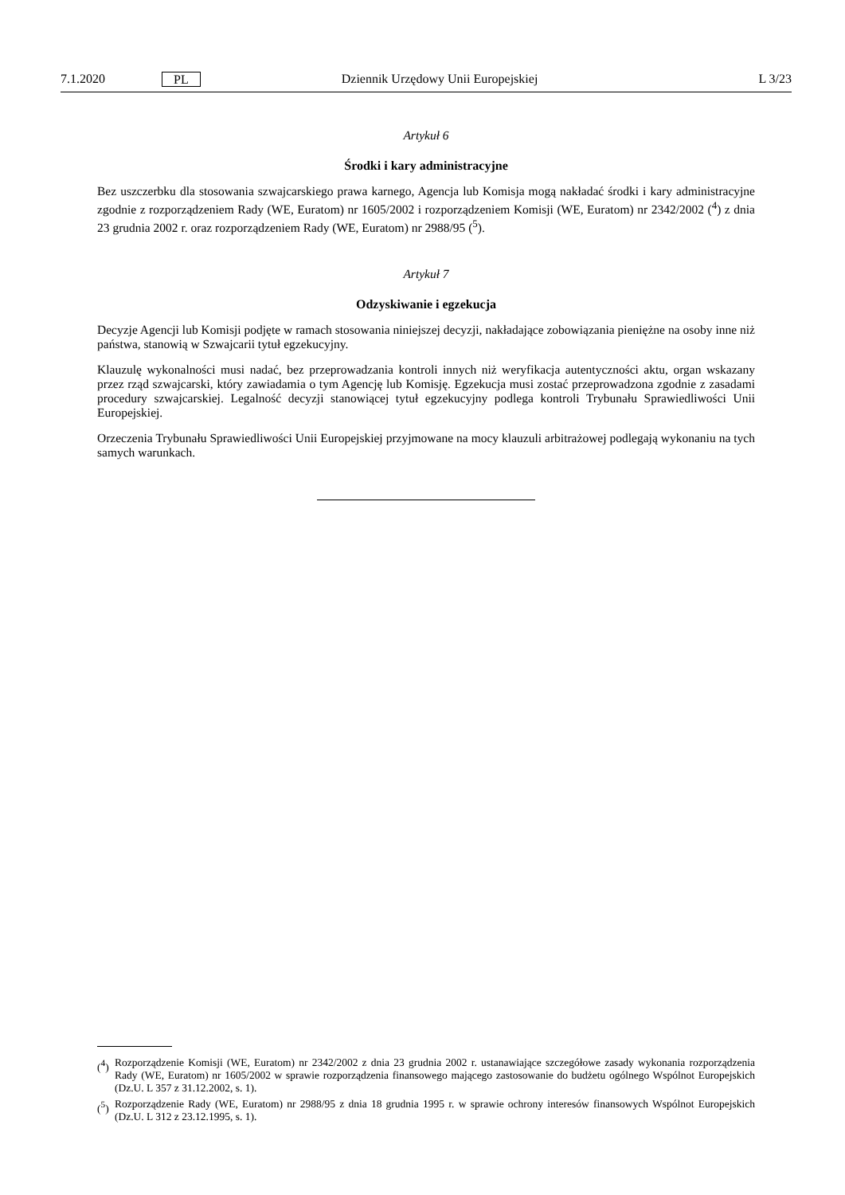7.1.2020 PL Dziennik Urzędowy Unii Europejskiej L 3/23
Artykuł 6
Środki i kary administracyjne
Bez uszczerbku dla stosowania szwajcarskiego prawa karnego, Agencja lub Komisja mogą nakładać środki i kary administracyjne zgodnie z rozporządzeniem Rady (WE, Euratom) nr 1605/2002 i rozporządzeniem Komisji (WE, Euratom) nr 2342/2002 (<sup>4</sup>) z dnia 23 grudnia 2002 r. oraz rozporządzeniem Rady (WE, Euratom) nr 2988/95 (<sup>5</sup>).
Artykuł 7
Odzyskiwanie i egzekucja
Decyzje Agencji lub Komisji podjęte w ramach stosowania niniejszej decyzji, nakładające zobowiązania pieniężne na osoby inne niż państwa, stanowią w Szwajcarii tytuł egzekucyjny.
Klauzulę wykonalności musi nadać, bez przeprowadzania kontroli innych niż weryfikacja autentyczności aktu, organ wskazany przez rząd szwajcarski, który zawiadamia o tym Agencję lub Komisję. Egzekucja musi zostać przeprowadzona zgodnie z zasadami procedury szwajcarskiej. Legalność decyzji stanowiącej tytuł egzekucyjny podlega kontroli Trybunału Sprawiedliwości Unii Europejskiej.
Orzeczenia Trybunału Sprawiedliwości Unii Europejskiej przyjmowane na mocy klauzuli arbitrażowej podlegają wykonaniu na tych samych warunkach.
(<sup>4</sup>) Rozporządzenie Komisji (WE, Euratom) nr 2342/2002 z dnia 23 grudnia 2002 r. ustanawiające szczegółowe zasady wykonania rozporządzenia Rady (WE, Euratom) nr 1605/2002 w sprawie rozporządzenia finansowego mającego zastosowanie do budżetu ogólnego Wspólnot Europejskich (Dz.U. L 357 z 31.12.2002, s. 1).
(<sup>5</sup>) Rozporządzenie Rady (WE, Euratom) nr 2988/95 z dnia 18 grudnia 1995 r. w sprawie ochrony interesów finansowych Wspólnot Europejskich (Dz.U. L 312 z 23.12.1995, s. 1).